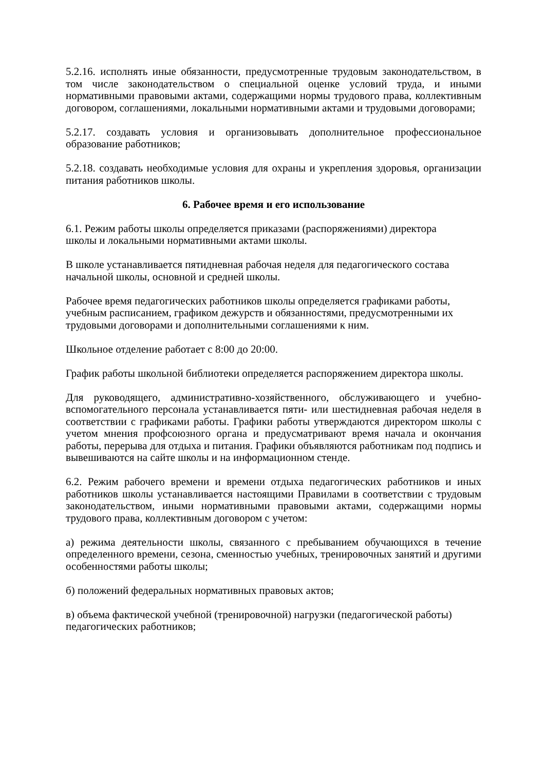5.2.16. исполнять иные обязанности, предусмотренные трудовым законодательством, в том числе законодательством о специальной оценке условий труда, и иными нормативными правовыми актами, содержащими нормы трудового права, коллективным договором, соглашениями, локальными нормативными актами и трудовыми договорами;
5.2.17. создавать условия и организовывать дополнительное профессиональное образование работников;
5.2.18. создавать необходимые условия для охраны и укрепления здоровья, организации питания работников школы.
6. Рабочее время и его использование
6.1. Режим работы школы определяется приказами (распоряжениями) директора
школы и локальными нормативными актами школы.
В школе устанавливается пятидневная рабочая неделя для педагогического состава
начальной школы, основной и средней школы.
Рабочее время педагогических работников школы определяется графиками работы,
учебным расписанием, графиком дежурств и обязанностями, предусмотренными их
трудовыми договорами и дополнительными соглашениями к ним.
Школьное отделение работает с 8:00 до 20:00.
График работы школьной библиотеки определяется распоряжением директора школы.
Для руководящего, административно-хозяйственного, обслуживающего и учебно-вспомогательного персонала устанавливается пяти- или шестидневная рабочая неделя в соответствии с графиками работы. Графики работы утверждаются директором школы с учетом мнения профсоюзного органа и предусматривают время начала и окончания работы, перерыва для отдыха и питания. Графики объявляются работникам под подпись и вывешиваются на сайте школы и на информационном стенде.
6.2. Режим рабочего времени и времени отдыха педагогических работников и иных работников школы устанавливается настоящими Правилами в соответствии с трудовым законодательством, иными нормативными правовыми актами, содержащими нормы трудового права, коллективным договором с учетом:
а) режима деятельности школы, связанного с пребыванием обучающихся в течение определенного времени, сезона, сменностью учебных, тренировочных занятий и другими особенностями работы школы;
б) положений федеральных нормативных правовых актов;
в) объема фактической учебной (тренировочной) нагрузки (педагогической работы)
педагогических работников;